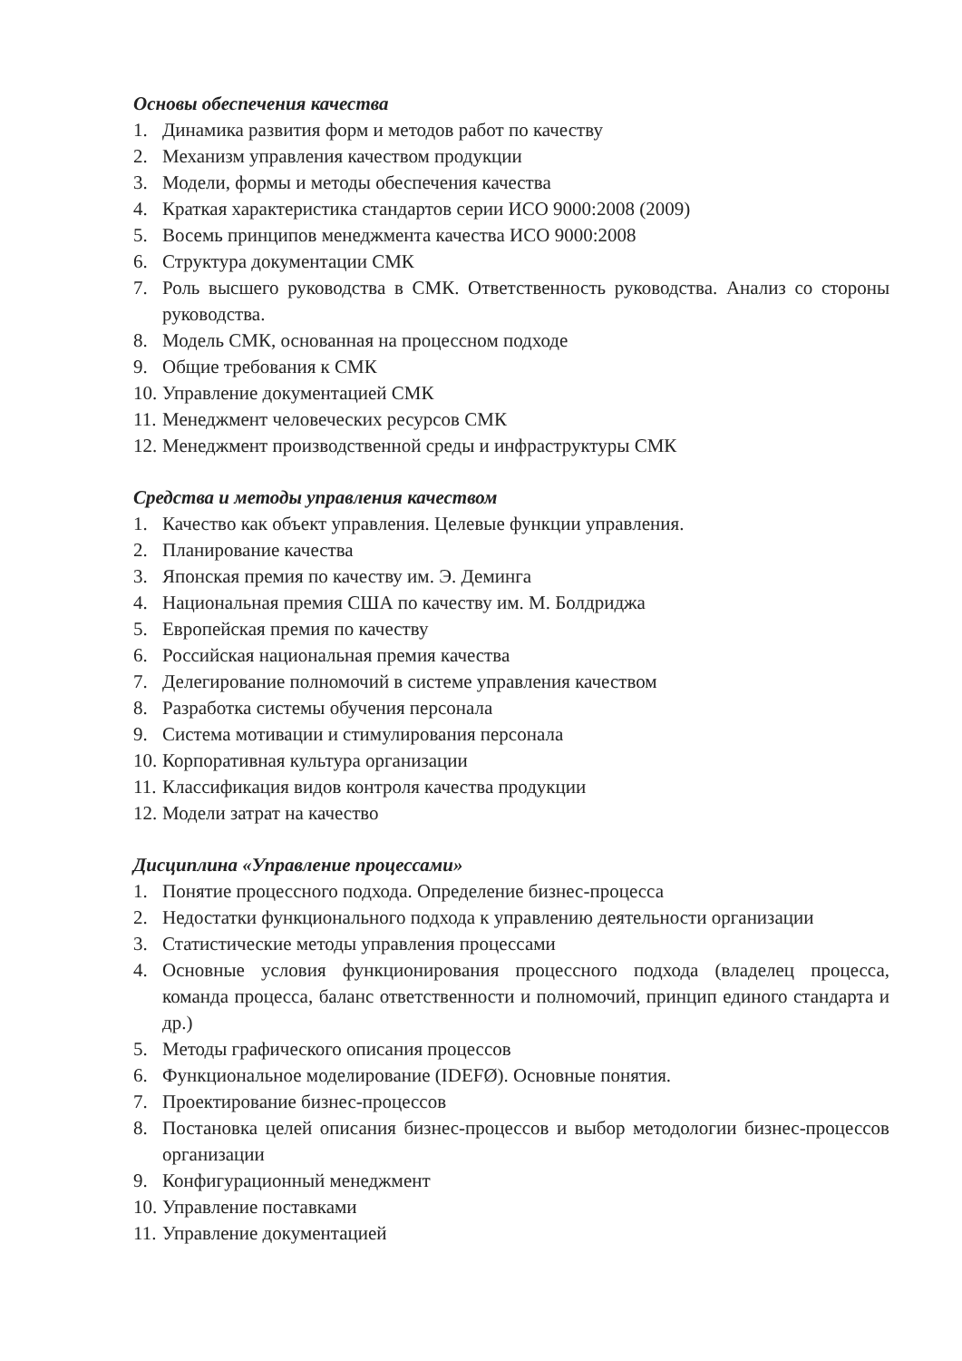Основы обеспечения качества
1. Динамика развития форм и методов работ по качеству
2. Механизм управления качеством продукции
3. Модели, формы и методы обеспечения качества
4. Краткая характеристика стандартов серии ИСО 9000:2008 (2009)
5. Восемь принципов менеджмента качества ИСО 9000:2008
6. Структура документации СМК
7. Роль высшего руководства в СМК. Ответственность руководства. Анализ со стороны руководства.
8. Модель СМК, основанная на процессном подходе
9. Общие требования к СМК
10. Управление документацией СМК
11. Менеджмент человеческих ресурсов СМК
12. Менеджмент производственной среды и инфраструктуры СМК
Средства и методы управления качеством
1. Качество как объект управления. Целевые функции управления.
2. Планирование качества
3. Японская премия по качеству им. Э. Деминга
4. Национальная премия США по качеству им. М. Болдриджа
5. Европейская премия по качеству
6. Российская национальная премия качества
7. Делегирование полномочий в системе управления качеством
8. Разработка системы обучения персонала
9. Система мотивации и стимулирования персонала
10. Корпоративная культура организации
11. Классификация видов контроля качества продукции
12. Модели затрат на качество
Дисциплина «Управление процессами»
1. Понятие процессного подхода. Определение бизнес-процесса
2. Недостатки функционального подхода к управлению деятельности организации
3. Статистические методы управления процессами
4. Основные условия функционирования процессного подхода (владелец процесса, команда процесса, баланс ответственности и полномочий, принцип единого стандарта и др.)
5. Методы графического описания процессов
6. Функциональное моделирование (IDEFØ). Основные понятия.
7. Проектирование бизнес-процессов
8. Постановка целей описания бизнес-процессов и выбор методологии бизнес-процессов организации
9. Конфигурационный менеджмент
10. Управление поставками
11. Управление документацией